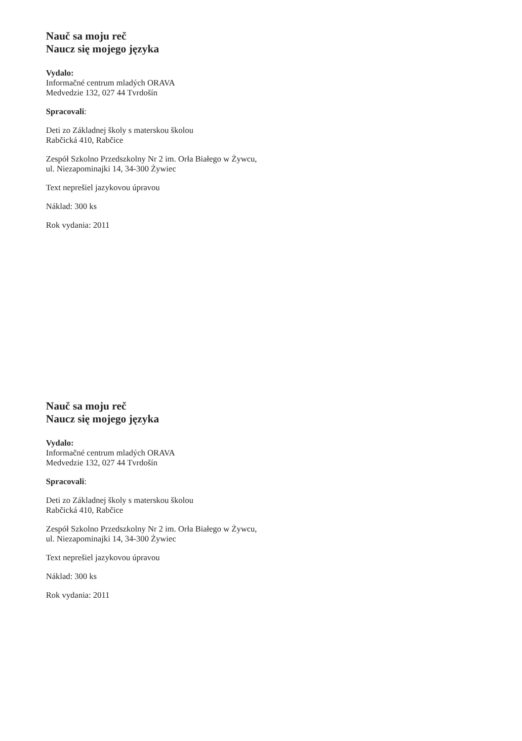Nauč sa moju reč
Naucz się mojego języka
Vydalo:
Informačné centrum mladých ORAVA
Medvedzie 132, 027 44 Tvrdošín
Spracovali:
Deti zo Základnej školy s materskou školou
Rabčická 410, Rabčice
Zespół Szkolno Przedszkolny Nr 2 im. Orła Białego w Żywcu,
ul. Niezapominajki 14, 34-300 Żywiec
Text neprešiel jazykovou úpravou
Náklad: 300 ks
Rok vydania: 2011
Nauč sa moju reč
Naucz się mojego języka
Vydalo:
Informačné centrum mladých ORAVA
Medvedzie 132, 027 44 Tvrdošín
Spracovali:
Deti zo Základnej školy s materskou školou
Rabčická 410, Rabčice
Zespół Szkolno Przedszkolny Nr 2 im. Orła Białego w Żywcu,
ul. Niezapominajki 14, 34-300 Żywiec
Text neprešiel jazykovou úpravou
Náklad: 300 ks
Rok vydania: 2011